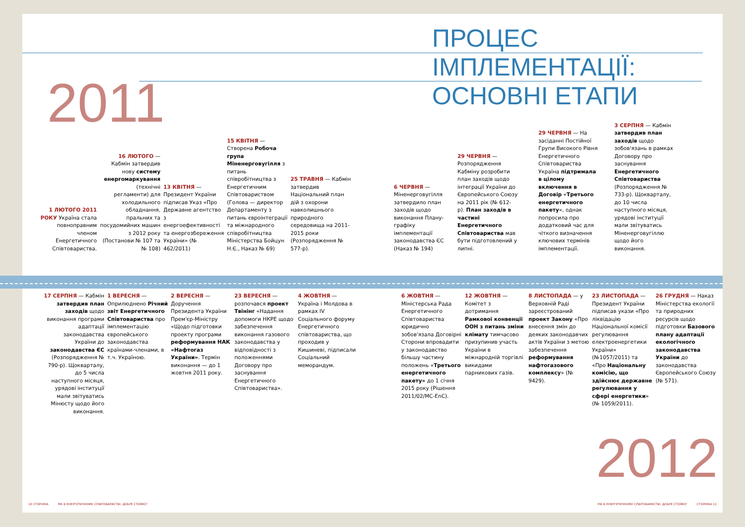ПРОЦЕС
ІМПЛЕМЕНТАЦІЇ:
ОСНОВНІ ЕТАПИ
2011
1 ЛЮТОГО 2011 РОКУ Україна стала повноправним членом Енергетичного Співтовариства.
16 ЛЮТОГО — Кабмін затвердив нову систему енергомаркування (технічні регламенти) для холодильного обладнання, пральних та посудомийних машин з 2012 року (Постанови № 107 та № 108)
13 КВІТНЯ — Президент України підписав Указ «Про Державне агентство з енергоефективності та енергозбереження України» (№ 462/2011)
15 КВІТНЯ — Створена Робоча група Міненерговугілля з питань співробітництва з Енергетичним Співтовариством (Голова — директор Департаменту з питань євроінтеграції та міжнародного співробітництва Міністерства Бойцун Н.Є., Наказ № 69)
25 ТРАВНЯ — Кабмін затвердив Національний план дій з охорони навколишнього природного середовища на 2011-2015 роки (Розпорядження № 577-р).
6 ЧЕРВНЯ — Міненерговугілля затвердило план заходів щодо виконання Плану-графіку імплементації законодавства ЄС (Наказ № 194)
29 ЧЕРВНЯ — Розпорядження Кабміну розробити план заходів щодо інтеграції України до Європейського Союзу на 2011 рік (№ 612-р). План заходів в частині Енергетичного Співтовариства мав бути підготовлений у липні.
29 ЧЕРВНЯ — На засіданні Постійної Групи Високого Рівня Енергетичного Співтовариства Україна підтримала в цілому включення в Договір «Третього енергетичного пакету», однак попросила про додатковий час для чіткого визначення ключових термінів імплементації.
3 СЕРПНЯ — Кабмін затвердив план заходів щодо зобов'язань в рамках Договору про заснування Енергетичного Співтовариства (Розпорядження № 733-р). Щокварталу, до 10 числа наступного місяця, урядові інституції мали звітуватись Міненерговугіллю щодо його виконання.
17 СЕРПНЯ — Кабмін затвердив план заходів щодо виконання програми адаптації законодавства України до законодавства ЄС (Розпорядження № 790-р). Щокварталу, до 5 числа наступного місяця, урядові інституції мали звітуватись Мінюсту щодо його виконання.
1 ВЕРЕСНЯ — Оприлюднено Річний звіт Енергетичного Співтовариства про імплементацію європейського законодавства країнами-членами, в т.ч. Україною.
2 ВЕРЕСНЯ — Доручення Президента України Прем'єр-Міністру «Щодо підготовки проекту програми реформування НАК «Нафтогаз України». Термін виконання — до 1 жовтня 2011 року.
23 ВЕРЕСНЯ — розпочався проект Твінінг «Надання допомоги НКРЕ щодо забезпечення виконання газового законодавства у відповідності з положеннями Договору про заснування Енергетичного Співтовариства».
4 ЖОВТНЯ — Україна і Молдова в рамках IV Соціального форуму Енергетичного співтовариства, що проходив у Кишиневі, підписали Соціальний меморандум.
6 ЖОВТНЯ — Міністерська Рада Енергетичного Співтовариства юридично зобов'язала Договірні Сторони впровадити у законодавство більшу частину положень «Третього енергетичного пакету» до 1 січня 2015 року (Рішення 2011/02/MC-EnC).
12 ЖОВТНЯ — Комітет з дотримання Рамкової конвенції ООН з питань зміни клімату тимчасово призупинив участь України в міжнародній торгівлі викидами парникових газів.
8 ЛИСТОПАДА — у Верховній Раді зареєстрований проект Закону «Про внесення змін до деяких законодавчих актів України з метою забезпечення реформування нафтогазового комплексу» (№ 9429).
23 ЛИСТОПАДА — Президент України підписав укази «Про ліквідацію Національної комісії регулювання електроенергетики України» (№1057/2011) та «Про Національну комісію, що здійснює державне регулювання у сфері енергетики» (№ 1059/2011).
26 ГРУДНЯ — Наказ Міністерства екології та природних ресурсів щодо підготовки Базового плану адаптації екологічного законодавства України до законодавства Європейського Союзу (№ 571).
2012
10 СТОРІНКА РІК В ЕНЕРГЕТИЧНОМУ СПІВТОВАРИСТВІ: ДОБРЕ СТОЇМО?
РІК В ЕНЕРГЕТИЧНОМУ СПІВТОВАРИСТВІ: ДОБРЕ СТОЇМО? СТОРІНКА 11